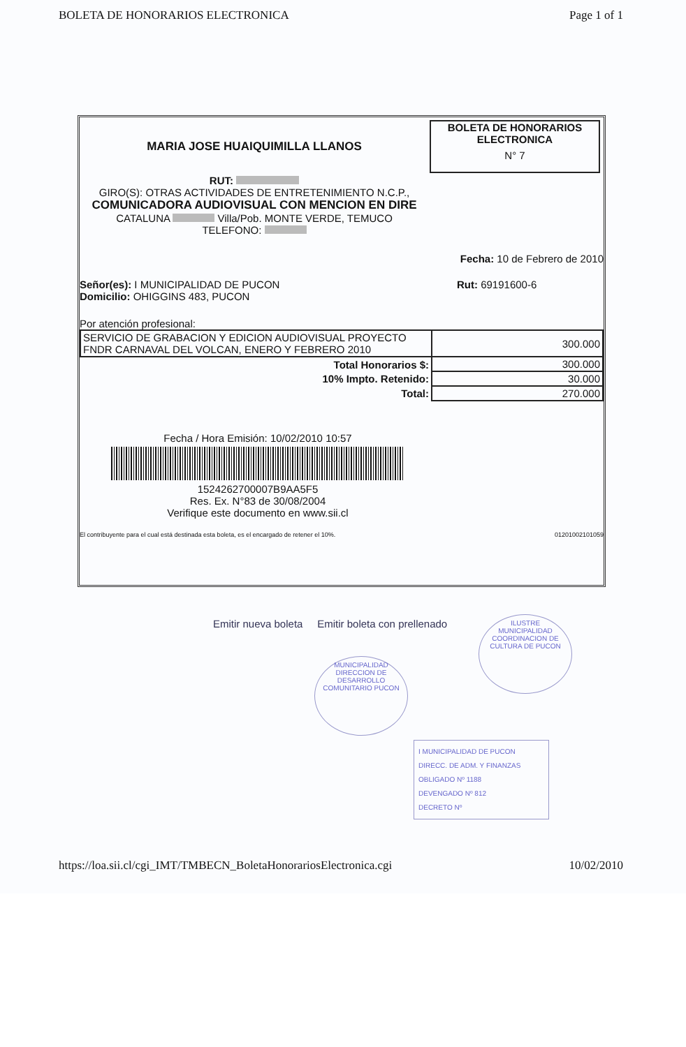BOLETA DE HONORARIOS ELECTRONICA Page 1 of 1
BOLETA DE HONORARIOS
ELECTRONICA
N° 7
MARIA JOSE HUAIQUIMILLA LLANOS
RUT:
GIRO(S): OTRAS ACTIVIDADES DE ENTRETENIMIENTO N.C.P.,
COMUNICADORA AUDIOVISUAL CON MENCION EN DIRE
CATALUNA Villa/Pob. MONTE VERDE, TEMUCO
TELEFONO:
Fecha: 10 de Febrero de 2010
Señor(es): I MUNICIPALIDAD DE PUCON
Domicilio: OHIGGINS 483, PUCON
Rut: 69191600-6
Por atención profesional:
| SERVICIO DE GRABACION Y EDICION AUDIOVISUAL PROYECTO FNDR CARNAVAL DEL VOLCAN, ENERO Y FEBRERO 2010 | 300.000 |
| Total Honorarios $: | 300.000 |
| 10% Impto. Retenido: | 30.000 |
| Total: | 270.000 |
Fecha / Hora Emisión: 10/02/2010 10:57
1524262700007B9AA5F5
Res. Ex. N°83 de 30/08/2004
Verifique este documento en www.sii.cl
El contribuyente para el cual está destinada esta boleta, es el encargado de retener el 10%. 01201002101059
Emitir nueva boleta Emitir boleta con prellenado
MUNICIPALIDAD DIRECCION DE DESARROLLO COMUNITARIO PUCON
ILUSTRE MUNICIPALIDAD COORDINACION DE CULTURA DE PUCON
I MUNICIPALIDAD DE PUCON
DIRECC. DE ADM. Y FINANZAS
OBLIGADO Nº 1188
DEVENGADO Nº 812
DECRETO Nº
https://loa.sii.cl/cgi_IMT/TMBECN_BoletaHonorariosElectronica.cgi 10/02/2010